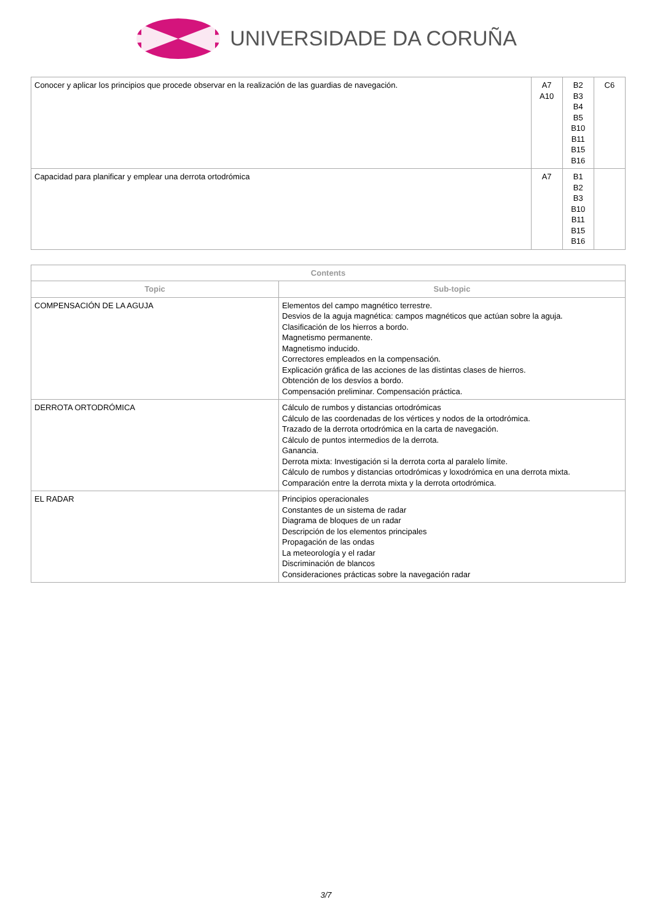UNIVERSIDADE DA CORUÑA
| Conocer y aplicar los principios que procede observar en la realización de las guardias de navegación. | A7 A10 | B2 B3 B4 B5 B10 B11 B15 B16 | C6 |
| Capacidad para planificar y emplear una derrota ortodrómica | A7 | B1 B2 B3 B10 B11 B15 B16 | |
| Contents | |
| --- | --- |
| Topic | Sub-topic |
| COMPENSACIÓN DE LA AGUJA | Elementos del campo magnético terrestre. Desvios de la aguja magnética: campos magnéticos que actúan sobre la aguja. Clasificación de los hierros a bordo. Magnetismo permanente. Magnetismo inducido. Correctores empleados en la compensación. Explicación gráfica de las acciones de las distintas clases de hierros. Obtención de los desvíos a bordo. Compensación preliminar. Compensación práctica. |
| DERROTA ORTODRÓMICA | Cálculo de rumbos y distancias ortodrómicas Cálculo de las coordenadas de los vértices y nodos de la ortodrómica. Trazado de la derrota ortodrómica en la carta de navegación. Cálculo de puntos intermedios de la derrota. Ganancia. Derrota mixta: Investigación si la derrota corta al paralelo límite. Cálculo de rumbos y distancias ortodrómicas y loxodrómica en una derrota mixta. Comparación entre la derrota mixta y la derrota ortodrómica. |
| EL RADAR | Principios operacionales Constantes de un sistema de radar Diagrama de bloques de un radar Descripción de los elementos principales Propagación de las ondas La meteorología y el radar Discriminación de blancos Consideraciones prácticas sobre la navegación radar |
3/7